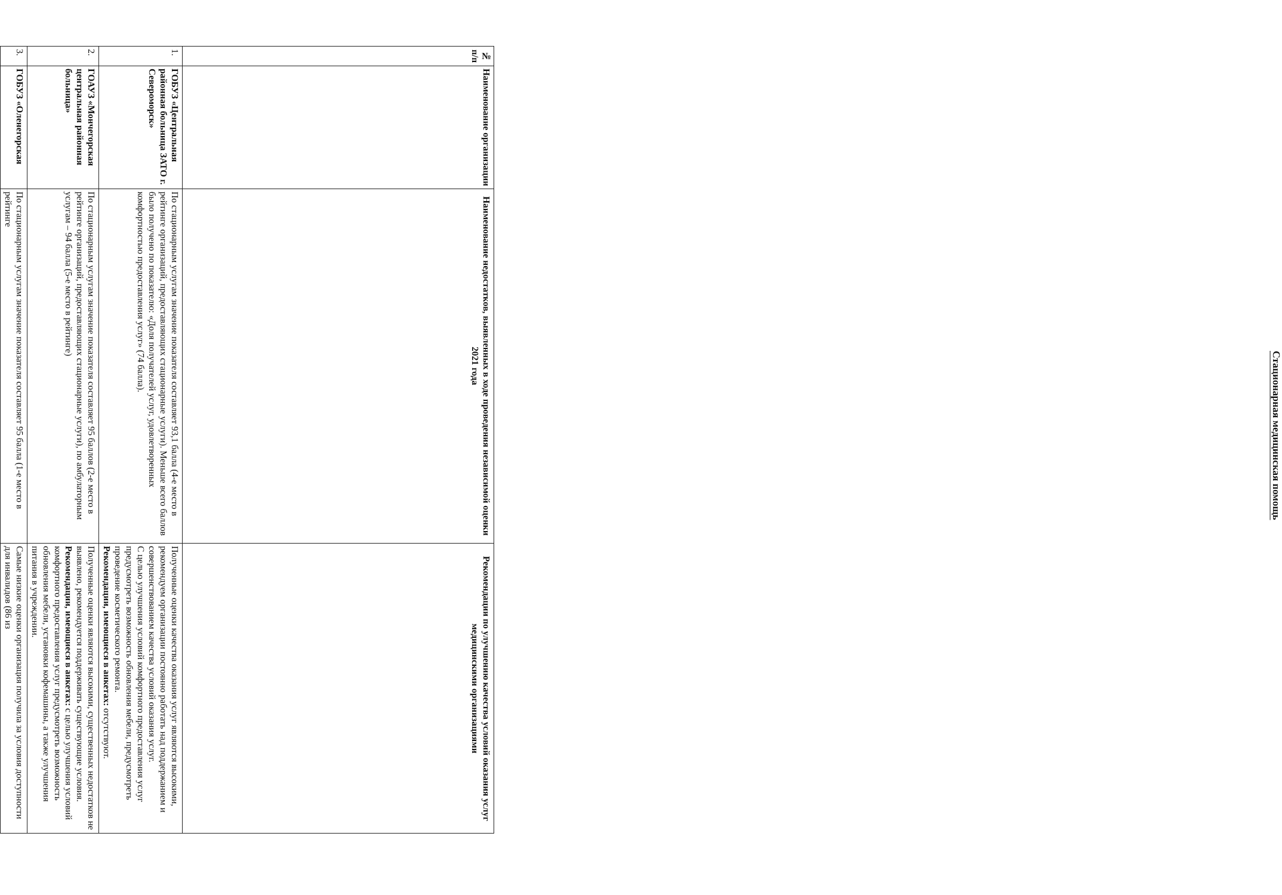Стационарная медицинская помощь
| № п/п | Наименование организации | Наименование недостатков, выявленных в ходе проведения независимой оценки 2021 года | Рекомендации по улучшению качества условий оказания услуг медицинскими организациями |
| --- | --- | --- | --- |
| 1. | ГОБУЗ «Центральная районная больница ЗАТО г. Североморск» | По стационарным услугам значение показателя составляет 93,1 балла (4-е место в рейтинге организаций, предоставляющих стационарные услуги). Меньше всего баллов было получено по показателю: «Доля получателей услуг, удовлетворенных комфортностью предоставления услуг» (74 балла). | Полученные оценки качества оказания услуг являются высокими, рекомендуем организации постоянно работать над поддержанием и совершенствованием качества условий оказания услуг. С целью улучшения условий комфортного предоставления услуг предусмотреть возможность обновления мебели, предусмотреть проведение косметического ремонта. Рекомендации, имеющиеся в анкетах: отсутствуют. |
| 2. | ГОАУЗ «Мончегорская центральная районная больница» | По стационарным услугам значение показателя составляет 95 баллов (2-е место в рейтинге организаций, предоставляющих стационарные услуги), по амбулаторным услугам – 94 балла (5-е место в рейтинге) | Полученные оценки являются высокими, существенных недостатков не выявлено, рекомендуется поддерживать существующие условия. Рекомендации, имеющиеся в анкетах: с целью улучшения условий комфортного предоставления услуг предусмотреть возможность обновления мебели, установки кофемашины, а также улучшения питания в учреждении. |
| 3. | ГОБУЗ «Оленегорская | По стационарным услугам значение показателя составляет 95 балла (1-е место в рейтинге | Самые низкие оценки организация получила за условия доступности для инвалидов (86 из |